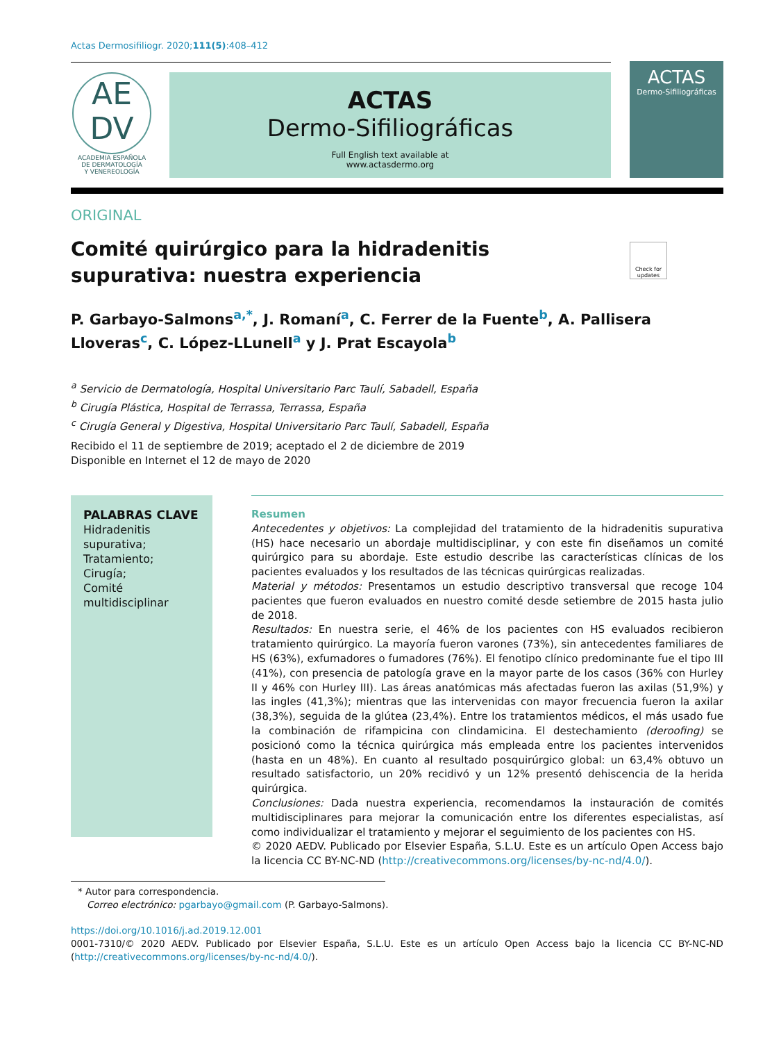Actas Dermosifiliogr. 2020;111(5):408–412
AE
DV
ACADEMIA ESPAÑOLA
DE DERMATOLOGÍA
Y VENEREOLOGÍA
ACTAS
Dermo-Sifiliográficas
Full English text available at
www.actasdermo.org
ACTAS
Dermo-Sifiliográficas
ORIGINAL
Comité quirúrgico para la hidradenitis supurativa: nuestra experiencia
Check for updates
P. Garbayo-Salmons<sup>a,*</sup>, J. Romaní<sup>a</sup>, C. Ferrer de la Fuente<sup>b</sup>, A. Pallisera Lloveras<sup>c</sup>, C. López-LLunell<sup>a</sup> y J. Prat Escayola<sup>b</sup>
<sup>a</sup> Servicio de Dermatología, Hospital Universitario Parc Taulí, Sabadell, España
<sup>b</sup> Cirugía Plástica, Hospital de Terrassa, Terrassa, España
<sup>c</sup> Cirugía General y Digestiva, Hospital Universitario Parc Taulí, Sabadell, España
Recibido el 11 de septiembre de 2019; aceptado el 2 de diciembre de 2019
Disponible en Internet el 12 de mayo de 2020
PALABRAS CLAVE
Hidradenitis supurativa;
Tratamiento;
Cirugía;
Comité multidisciplinar
Resumen
Antecedentes y objetivos: La complejidad del tratamiento de la hidradenitis supurativa (HS) hace necesario un abordaje multidisciplinar, y con este fin diseñamos un comité quirúrgico para su abordaje. Este estudio describe las características clínicas de los pacientes evaluados y los resultados de las técnicas quirúrgicas realizadas.
Material y métodos: Presentamos un estudio descriptivo transversal que recoge 104 pacientes que fueron evaluados en nuestro comité desde setiembre de 2015 hasta julio de 2018.
Resultados: En nuestra serie, el 46% de los pacientes con HS evaluados recibieron tratamiento quirúrgico. La mayoría fueron varones (73%), sin antecedentes familiares de HS (63%), exfumadores o fumadores (76%). El fenotipo clínico predominante fue el tipo III (41%), con presencia de patología grave en la mayor parte de los casos (36% con Hurley II y 46% con Hurley III). Las áreas anatómicas más afectadas fueron las axilas (51,9%) y las ingles (41,3%); mientras que las intervenidas con mayor frecuencia fueron la axilar (38,3%), seguida de la glútea (23,4%). Entre los tratamientos médicos, el más usado fue la combinación de rifampicina con clindamicina. El destechamiento (deroofing) se posicionó como la técnica quirúrgica más empleada entre los pacientes intervenidos (hasta en un 48%). En cuanto al resultado posquirúrgico global: un 63,4% obtuvo un resultado satisfactorio, un 20% recidivó y un 12% presentó dehiscencia de la herida quirúrgica.
Conclusiones: Dada nuestra experiencia, recomendamos la instauración de comités multidisciplinares para mejorar la comunicación entre los diferentes especialistas, así como individualizar el tratamiento y mejorar el seguimiento de los pacientes con HS.
© 2020 AEDV. Publicado por Elsevier España, S.L.U. Este es un artículo Open Access bajo la licencia CC BY-NC-ND (http://creativecommons.org/licenses/by-nc-nd/4.0/).
* Autor para correspondencia.
Correo electrónico: pgarbayo@gmail.com (P. Garbayo-Salmons).
https://doi.org/10.1016/j.ad.2019.12.001
0001-7310/© 2020 AEDV. Publicado por Elsevier España, S.L.U. Este es un artículo Open Access bajo la licencia CC BY-NC-ND (http://creativecommons.org/licenses/by-nc-nd/4.0/).